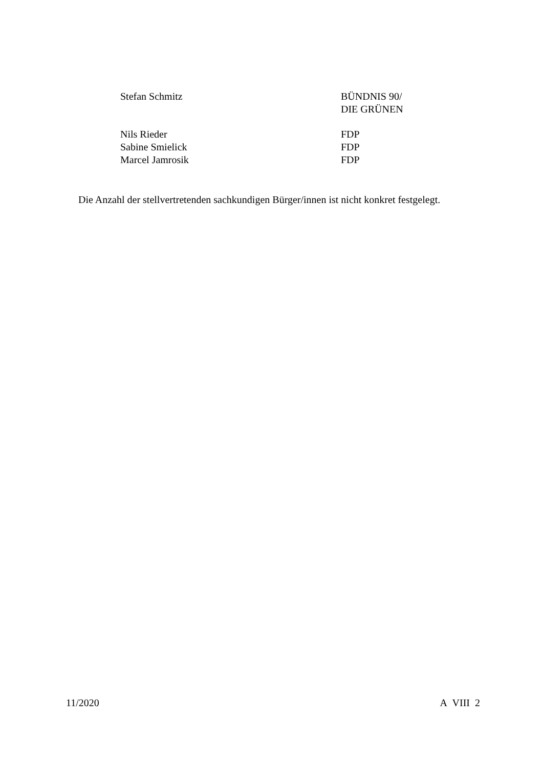Stefan Schmitz BÜNDNIS 90/
DIE GRÜNEN
Nils Rieder FDP
Sabine Smielick FDP
Marcel Jamrosik FDP
Die Anzahl der stellvertretenden sachkundigen Bürger/innen ist nicht konkret festgelegt.
11/2020 A VIII 2